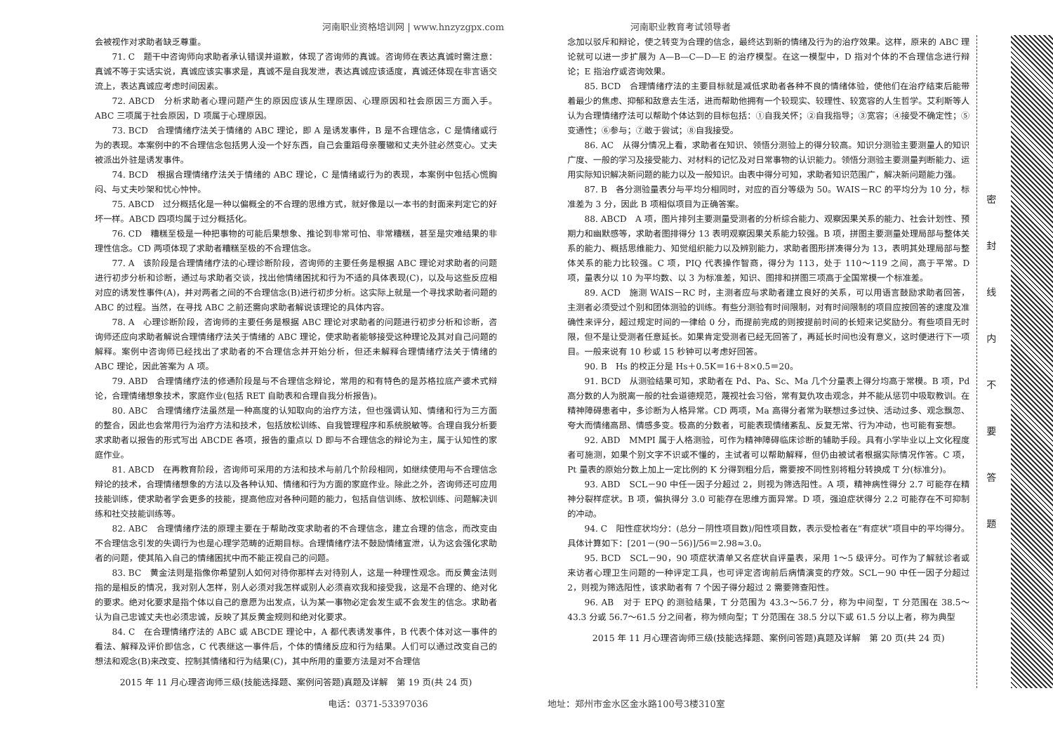河南职业资格培训网 | www.hnzyzgpx.com 河南职业教育考试领导者
会被视作对求助者缺乏尊重。
71. C　题干中咨询师向求助者承认错误并道歉，体现了咨询师的真诚。咨询师在表达真诚时需注意：真诚不等于实话实说，真诚应该实事求是，真诚不是自我发泄，表达真诚应该适度，真诚还体现在非言语交流上，表达真诚应考虑时间因素。
72. ABCD　分析求助者心理问题产生的原因应该从生理原因、心理原因和社会原因三方面入手。ABC 三项属于社会原因，D 项属于心理原因。
73. BCD　合理情绪疗法关于情绪的 ABC 理论，即 A 是诱发事件，B 是不合理信念，C 是情绪或行为的表现。本案例中的不合理信念包括男人没一个好东西，自己会重蹈母亲覆辙和丈夫外驻必然变心。丈夫被派出外驻是诱发事件。
74. BCD　根据合理情绪疗法关于情绪的 ABC 理论，C 是情绪或行为的表现，本案例中包括心慌胸闷、与丈夫吵架和忧心忡忡。
75. ABCD　过分概括化是一种以偏概全的不合理的思维方式，就好像是以一本书的封面来判定它的好坏一样。ABCD 四项均属于过分概括化。
76. CD　糟糕至极是一种把事物的可能后果想象、推论到非常可怕、非常糟糕，甚至是灾难结果的非理性信念。CD 两项体现了求助者糟糕至极的不合理信念。
77. A　该阶段是合理情绪疗法的心理诊断阶段，咨询师的主要任务是根据 ABC 理论对求助者的问题进行初步分析和诊断，通过与求助者交谈，找出他情绪困扰和行为不适的具体表现(C)，以及与这些反应相对应的诱发性事件(A)，并对两者之间的不合理信念(B)进行初步分析。这实际上就是一个寻找求助者问题的 ABC 的过程。当然，在寻找 ABC 之前还需向求助者解说该理论的具体内容。
78. A　心理诊断阶段，咨询师的主要任务是根据 ABC 理论对求助者的问题进行初步分析和诊断，咨询师还应向求助者解说合理情绪疗法关于情绪的 ABC 理论，使求助者能够接受这种理论及其对自己问题的解释。案例中咨询师已经找出了求助者的不合理信念并开始分析，但还未解释合理情绪疗法关于情绪的 ABC 理论，因此答案为 A 项。
79. ABD　合理情绪疗法的修通阶段是与不合理信念辩论，常用的和有特色的是苏格拉底产婆术式辩论，合理情绪想象技术，家庭作业(包括 RET 自助表和合理自我分析报告)。
80. ABC　合理情绪疗法虽然是一种高度的认知取向的治疗方法，但也强调认知、情绪和行为三方面的整合，因此也会常用行为治疗方法和技术，包括放松训练、自我管理程序和系统脱敏等。合理自我分析要求求助者以报告的形式写出 ABCDE 各项，报告的重点以 D 即与不合理信念的辩论为主，属于认知性的家庭作业。
81. ABCD　在再教育阶段，咨询师可采用的方法和技术与前几个阶段相同，如继续使用与不合理信念辩论的技术，合理情绪想象的方法以及各种认知、情绪和行为方面的家庭作业。除此之外，咨询师还可应用技能训练，使求助者学会更多的技能，提高他应对各种问题的能力，包括自信训练、放松训练、问题解决训练和社交技能训练等。
82. ABC　合理情绪疗法的原理主要在于帮助改变求助者的不合理信念，建立合理的信念，而改变由不合理信念引发的失调行为也是心理学范畴的近期目标。合理情绪疗法不鼓励情绪宣泄，认为这会强化求助者的问题，使其陷入自己的情绪困扰中而不能正视自己的问题。
83. BC　黄金法则是指像你希望别人如何对待你那样去对待别人，这是一种理性观念。而反黄金法则指的是相反的情况，我对别人怎样，别人必须对我怎样或别人必须喜欢我和接受我，这是不合理的、绝对化的要求。绝对化要求是指个体以自己的意愿为出发点，认为某一事物必定会发生或不会发生的信念。求助者认为自己忠诚丈夫也必须忠诚，反映了其反黄金规则和绝对化要求。
84. C　在合理情绪疗法的 ABC 或 ABCDE 理论中，A 都代表诱发事件，B 代表个体对这一事件的看法、解释及评价即信念，C 代表继这一事件后，个体的情绪反应和行为结果。人们可以通过改变自己的想法和观念(B)来改变、控制其情绪和行为结果(C)，其中所用的重要方法是对不合理信
2015 年 11 月心理咨询师三级(技能选择题、案例问答题)真题及详解　第 19 页(共 24 页)
念加以驳斥和辩论，使之转变为合理的信念，最终达到新的情绪及行为的治疗效果。这样，原来的 ABC 理论就可以进一步扩展为 A—B—C—D—E 的治疗模型。在这一模型中，D 指对个体的不合理信念进行辩论；E 指治疗或咨询效果。
85. BCD　合理情绪疗法的主要目标就是减低求助者各种不良的情绪体验，使他们在治疗结束后能带着最少的焦虑、抑郁和敌意去生活，进而帮助他拥有一个较现实、较理性、较宽容的人生哲学。艾利斯等人认为合理情绪疗法可以帮助个体达到的目标包括：①自我关怀；②自我指导；③宽容；④接受不确定性；⑤变通性；⑥参与；⑦敢于尝试；⑧自我接受。
86. AC　从得分情况上看，求助者在知识、领悟分测验上的得分较高。知识分测验主要测量人的知识广度、一般的学习及接受能力、对材料的记忆及对日常事物的认识能力。领悟分测验主要测量判断能力、运用实际知识解决新问题的能力以及一般知识。由表中得分可知，求助者知识范围广，解决新问题能力强。
87. B　各分测验量表分与平均分相同时，对应的百分等级为 50。WAIS－RC 的平均分为 10 分，标准差为 3 分，因此 B 项相似项目为正确答案。
88. ABCD　A 项，图片排列主要测量受测者的分析综合能力、观察因果关系的能力、社会计划性、预期力和幽默感等，求助者图排得分 13 表明观察因果关系能力较强。B 项，拼图主要测量处理局部与整体关系的能力、概括思维能力、知觉组织能力以及辨别能力，求助者图形拼凑得分为 13，表明其处理局部与整体关系的能力比较强。C 项，PIQ 代表操作智商，得分为 113，处于 110～119 之间，高于平常。D 项，量表分以 10 为平均数、以 3 为标准差，知识、图排和拼图三项高于全国常模一个标准差。
89. ACD　施测 WAIS－RC 时，主测者应与求助者建立良好的关系，可以用语言鼓励求助者回答，主测者必须受过个别和团体测验的训练。有些分测验有时间限制，对有时间限制的项目应按回答的速度及准确性来评分，超过规定时间的一律给 0 分，而提前完成的则按提前时间的长短来记奖励分。有些项目无时限，但不是让受测者任意延长。如果肯定受测者已经无回答了，再延长时间也没有意义，这时便进行下一项目。一般来说有 10 秒或 15 秒钟可以考虑好回答。
90. B　Hs 的校正分是 Hs＋0.5K＝16＋8×0.5＝20。
91. BCD　从测验结果可知，求助者在 Pd、Pa、Sc、Ma 几个分量表上得分均高于常模。B 项，Pd 高分数的人为脱离一般的社会道德规范，蔑视社会习俗，常有复仇攻击观念，并不能从惩罚中吸取教训。在精神障碍患者中，多诊断为人格异常。CD 两项，Ma 高得分者常为联想过多过快、活动过多、观念飘忽、夸大而情绪高昂、情感多变。极高的分数者，可能表现情绪紊乱、反复无常、行为冲动，也可能有妄想。
92. ABD　MMPI 属于人格测验，可作为精神障碍临床诊断的辅助手段。具有小学毕业以上文化程度者可施测，如果个别文字不识或不懂的，主试者可以帮助解释，但仍由被试者根据实际情况作答。C 项，Pt 量表的原始分数上加上一定比例的 K 分得到粗分后，需要按不同性别将粗分转换成 T 分(标准分)。
93. ABD　SCL－90 中任一因子分超过 2，则视为筛选阳性。A 项，精神病性得分 2.7 可能存在精神分裂样症状。B 项，偏执得分 3.0 可能存在思维方面异常。D 项，强迫症状得分 2.2 可能存在不可抑制的冲动。
94. C　阳性症状均分：(总分－阴性项目数)/阳性项目数，表示受检者在“有症状”项目中的平均得分。具体计算如下：[201－(90－56)]/56＝2.98≈3.0。
95. BCD　SCL－90，90 项症状清单又名症状自评量表，采用 1～5 级评分。可作为了解就诊者或来访者心理卫生问题的一种评定工具，也可评定咨询前后病情演变的疗效。SCL－90 中任一因子分超过 2，则视为筛选阳性，该求助者有 7 个因子得分超过 2 需要筛查阳性。
96. AB　对于 EPQ 的测验结果，T 分范围为 43.3～56.7 分，称为中间型，T 分范围在 38.5～43.3 分或 56.7～61.5 分之间者，称为倾向型；T 分范围在 38.5 分以下或 61.5 分以上者，称为典型
2015 年 11 月心理咨询师三级(技能选择题、案例问答题)真题及详解　第 20 页(共 24 页)
密封线内不要答题
电话：0371-53397036 地址：郑州市金水区金水路100号3楼310室